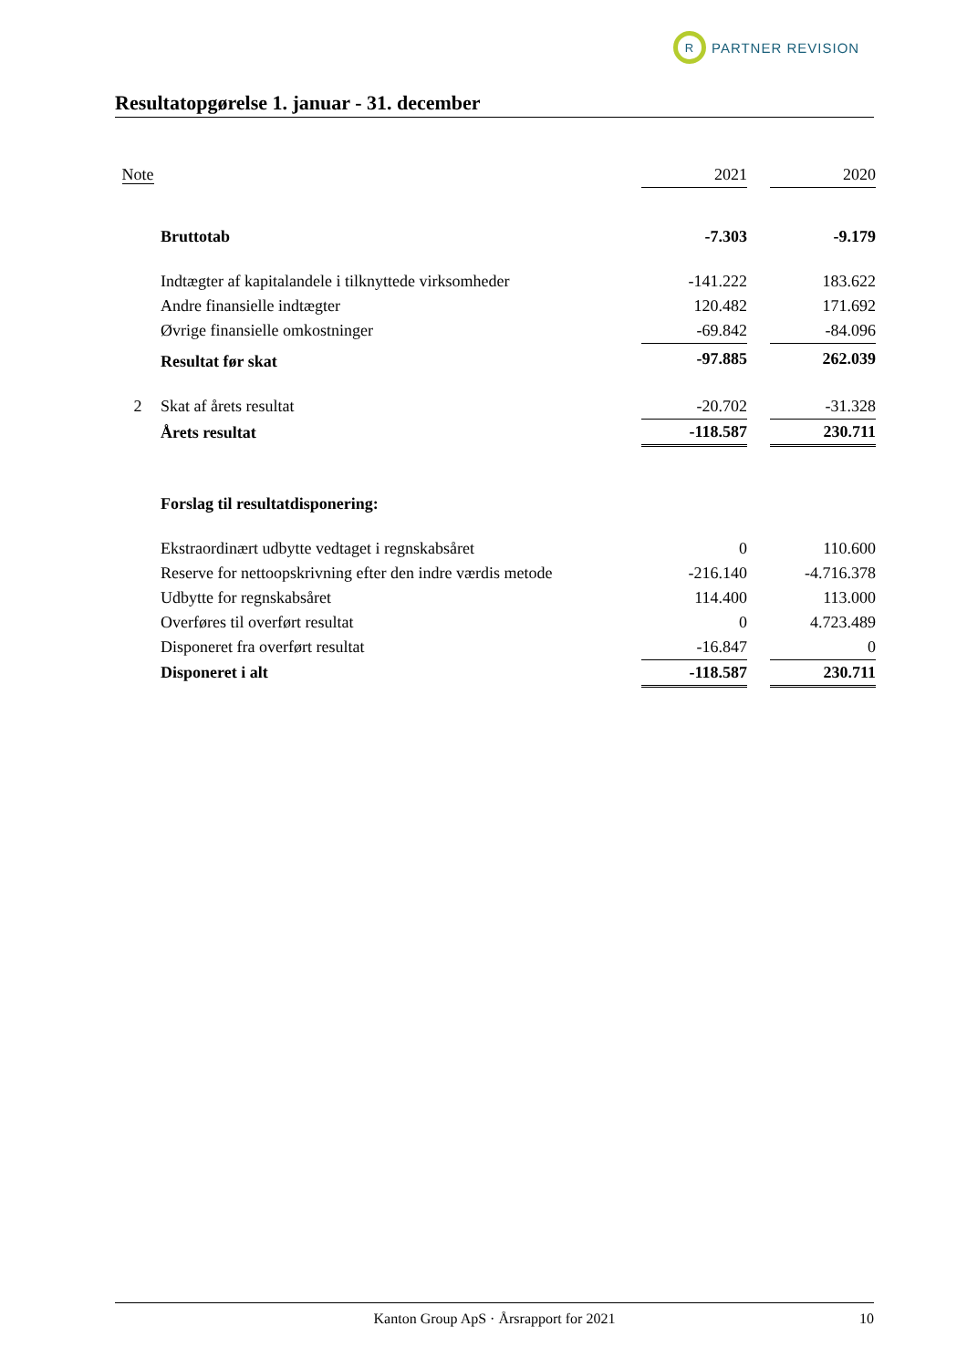R
PARTNER REVISION
Resultatopgørelse 1. januar - 31. december
| Note | | 2021 | | 2020 |
| --- | --- | --- | --- | --- |
| | Bruttotab | -7.303 | | -9.179 |
| | Indtægter af kapitalandele i tilknyttede virksomheder | -141.222 | | 183.622 |
| | Andre finansielle indtægter | 120.482 | | 171.692 |
| | Øvrige finansielle omkostninger | -69.842 | | -84.096 |
| | Resultat før skat | -97.885 | | 262.039 |
| 2 | Skat af årets resultat | -20.702 | | -31.328 |
| | Årets resultat | -118.587 | | 230.711 |
| | Forslag til resultatdisponering: | | | |
| | Ekstraordinært udbytte vedtaget i regnskabsåret | 0 | | 110.600 |
| | Reserve for nettoopskrivning efter den indre værdis metode | -216.140 | | -4.716.378 |
| | Udbytte for regnskabsåret | 114.400 | | 113.000 |
| | Overføres til overført resultat | 0 | | 4.723.489 |
| | Disponeret fra overført resultat | -16.847 | | 0 |
| | Disponeret i alt | -118.587 | | 230.711 |
Kanton Group ApS · Årsrapport for 2021 10